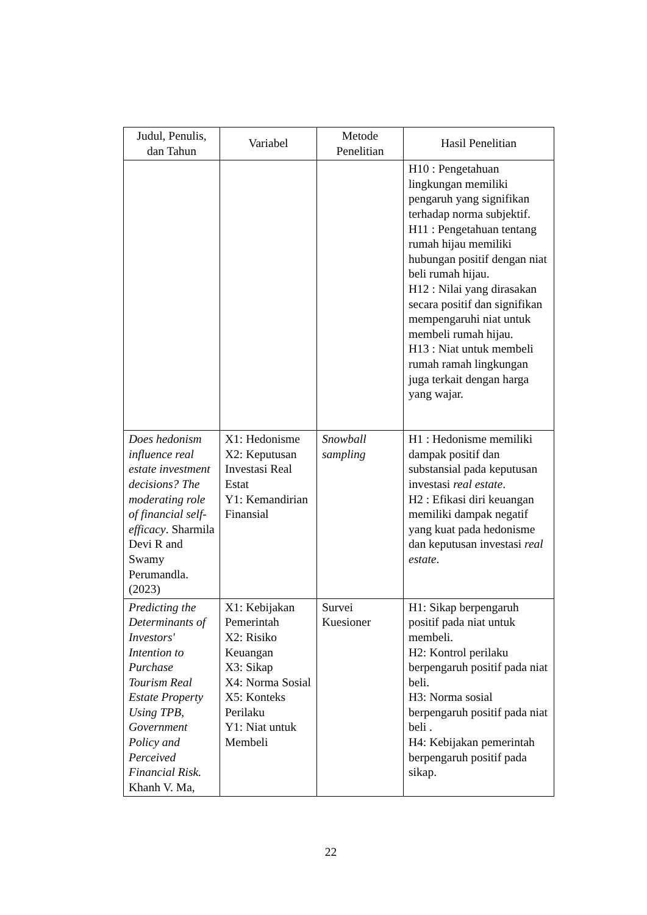| Judul, Penulis, dan Tahun | Variabel | Metode Penelitian | Hasil Penelitian |
| --- | --- | --- | --- |
| | | | H10 : Pengetahuan lingkungan memiliki pengaruh yang signifikan terhadap norma subjektif. H11 : Pengetahuan tentang rumah hijau memiliki hubungan positif dengan niat beli rumah hijau. H12 : Nilai yang dirasakan secara positif dan signifikan mempengaruhi niat untuk membeli rumah hijau. H13 : Niat untuk membeli rumah ramah lingkungan juga terkait dengan harga yang wajar. |
| Does hedonism influence real estate investment decisions? The moderating role of financial self-efficacy . Sharmila Devi R and Swamy Perumandla. (2023) | X1: Hedonisme X2: Keputusan Investasi Real Estat Y1: Kemandirian Finansial | Snowball sampling | H1 : Hedonisme memiliki dampak positif dan substansial pada keputusan investasi real estate . H2 : Efikasi diri keuangan memiliki dampak negatif yang kuat pada hedonisme dan keputusan investasi real estate . |
| Predicting the Determinants of Investors' Intention to Purchase Tourism Real Estate Property Using TPB, Government Policy and Perceived Financial Risk. Khanh V. Ma, | X1: Kebijakan Pemerintah X2: Risiko Keuangan X3: Sikap X4: Norma Sosial X5: Konteks Perilaku Y1: Niat untuk Membeli | Survei Kuesioner | H1: Sikap berpengaruh positif pada niat untuk membeli. H2: Kontrol perilaku berpengaruh positif pada niat beli. H3: Norma sosial berpengaruh positif pada niat beli . H4: Kebijakan pemerintah berpengaruh positif pada sikap. |
22